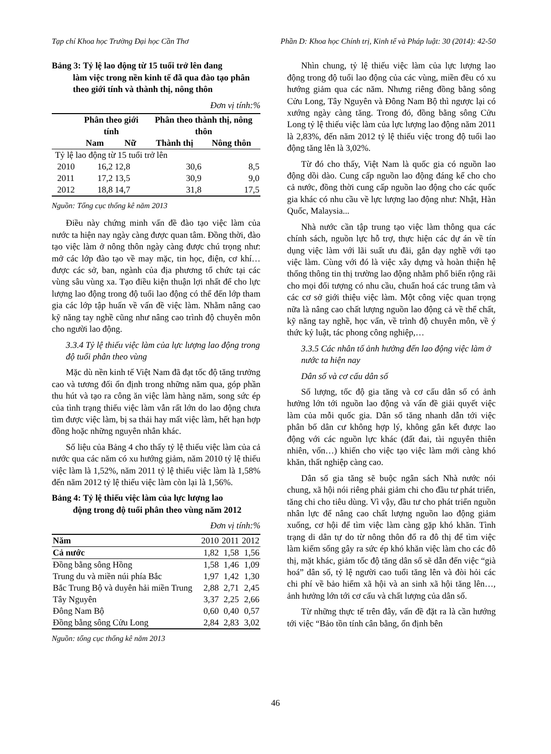Tạp chí Khoa học Trường Đại học Cần Thơ Phần D: Khoa học Chính trị, Kinh tế và Pháp luật: 30 (2014): 42-50
Bảng 3: Tỷ lệ lao động từ 15 tuổi trở lên đang
làm việc trong nền kinh tế đã qua đào tạo phân theo giới tính và thành thị, nông thôn
Đơn vị tính:%
| | Phân theo giới tính | | Phân theo thành thị, nông thôn | |
| --- | --- | --- | --- | --- |
| | Nam | Nữ | Thành thị | Nông thôn |
| Tỷ lệ lao động từ 15 tuổi trở lên | | | | |
| 2010 | 16,2 | 12,8 | 30,6 | 8,5 |
| 2011 | 17,2 | 13,5 | 30,9 | 9,0 |
| 2012 | 18,8 | 14,7 | 31,8 | 17,5 |
Nguồn: Tổng cục thống kê năm 2013
Điều này chứng minh vấn đề đào tạo việc làm của nước ta hiện nay ngày càng được quan tâm. Đồng thời, đào tạo việc làm ở nông thôn ngày càng được chú trọng như: mở các lớp đào tạo về may mặc, tin học, điện, cơ khí… được các sở, ban, ngành của địa phương tổ chức tại các vùng sâu vùng xa. Tạo điều kiện thuận lợi nhất để cho lực lượng lao động trong độ tuổi lao động có thể đến lớp tham gia các lớp tập huấn về vấn đề việc làm. Nhằm nâng cao kỹ năng tay nghề cũng như nâng cao trình độ chuyên môn cho người lao động.
3.3.4 Tỷ lệ thiếu việc làm của lực lượng lao động trong độ tuổi phân theo vùng
Mặc dù nền kinh tế Việt Nam đã đạt tốc độ tăng trưởng cao và tương đối ổn định trong những năm qua, góp phần thu hút và tạo ra công ăn việc làm hàng năm, song sức ép của tình trạng thiếu việc làm vẫn rất lớn do lao động chưa tìm được việc làm, bị sa thải hay mất việc làm, hết hạn hợp đồng hoặc những nguyên nhân khác.
Số liệu của Bảng 4 cho thấy tỷ lệ thiếu việc làm của cả nước qua các năm có xu hướng giảm, năm 2010 tỷ lệ thiếu việc làm là 1,52%, năm 2011 tỷ lệ thiếu việc làm là 1,58% đến năm 2012 tỷ lệ thiếu việc làm còn lại là 1,56%.
Bảng 4: Tỷ lệ thiếu việc làm của lực lượng lao
động trong độ tuổi phân theo vùng năm 2012
Đơn vị tính:%
| Năm | 2010 | 2011 | 2012 |
| Cả nước | 1,82 | 1,58 | 1,56 |
| Đồng bằng sông Hồng | 1,58 | 1,46 | 1,09 |
| Trung du và miền núi phía Bắc | 1,97 | 1,42 | 1,30 |
| Bắc Trung Bộ và duyên hải miền Trung | 2,88 | 2,71 | 2,45 |
| Tây Nguyên | 3,37 | 2,25 | 2,66 |
| Đông Nam Bộ | 0,60 | 0,40 | 0,57 |
| Đồng bằng sông Cửu Long | 2,84 | 2,83 | 3,02 |
Nguồn: tổng cục thống kê năm 2013
Nhìn chung, tỷ lệ thiếu việc làm của lực lượng lao động trong độ tuổi lao động của các vùng, miền đều có xu hướng giảm qua các năm. Nhưng riêng đồng bằng sông Cửu Long, Tây Nguyên và Đông Nam Bộ thì ngược lại có xướng ngày càng tăng. Trong đó, đồng bằng sông Cửu Long tỷ lệ thiếu việc làm của lực lượng lao động năm 2011 là 2,83%, đến năm 2012 tỷ lệ thiếu việc trong độ tuổi lao động tăng lên là 3,02%.
Từ đó cho thấy, Việt Nam là quốc gia có nguồn lao động dồi dào. Cung cấp nguồn lao động đáng kể cho cho cả nước, đồng thời cung cấp nguồn lao động cho các quốc gia khác có nhu cầu về lực lượng lao động như: Nhật, Hàn Quốc, Malaysia...
Nhà nước cần tập trung tạo việc làm thông qua các chính sách, nguồn lực hỗ trợ, thực hiện các dự án về tín dụng việc làm với lãi suất ưu đãi, gắn dạy nghề với tạo việc làm. Cùng với đó là việc xây dựng và hoàn thiện hệ thống thông tin thị trường lao động nhằm phổ biến rộng rãi cho mọi đối tượng có nhu cầu, chuẩn hoá các trung tâm và các cơ sở giới thiệu việc làm. Một công việc quan trọng nữa là nâng cao chất lượng nguồn lao động cả về thể chất, kỹ năng tay nghề, học vấn, về trình độ chuyên môn, về ý thức kỷ luật, tác phong công nghiệp,…
3.3.5 Các nhân tố ảnh hưởng đến lao động việc làm ở nước ta hiện nay
Dân số và cơ cấu dân số
Số lượng, tốc độ gia tăng và cơ cấu dân số có ảnh hưởng lớn tới nguồn lao động và vấn đề giải quyết việc làm của mỗi quốc gia. Dân số tăng nhanh dẫn tới việc phân bố dân cư không hợp lý, không gắn kết được lao động với các nguồn lực khác (đất đai, tài nguyên thiên nhiên, vốn…) khiến cho việc tạo việc làm mới càng khó khăn, thất nghiệp càng cao.
Dân số gia tăng sẽ buộc ngân sách Nhà nước nói chung, xã hội nói riêng phải giảm chi cho đầu tư phát triển, tăng chi cho tiêu dùng. Vì vậy, đầu tư cho phát triển nguồn nhân lực để nâng cao chất lượng nguồn lao động giảm xuống, cơ hội để tìm việc làm càng gặp khó khăn. Tình trạng di dân tự do từ nông thôn đổ ra đô thị để tìm việc làm kiếm sống gây ra sức ép khó khăn việc làm cho các đô thị, mặt khác, giảm tốc độ tăng dân số sẽ dẫn đến việc “già hoá” dân số, tỷ lệ người cao tuổi tăng lên và đòi hỏi các chi phí về bảo hiểm xã hội và an sinh xã hội tăng lên…, ảnh hưởng lớn tới cơ cấu và chất lượng của dân số.
Từ những thực tế trên đây, vấn đề đặt ra là cần hướng tới việc “Bảo tồn tính cân bằng, ổn định bên
46